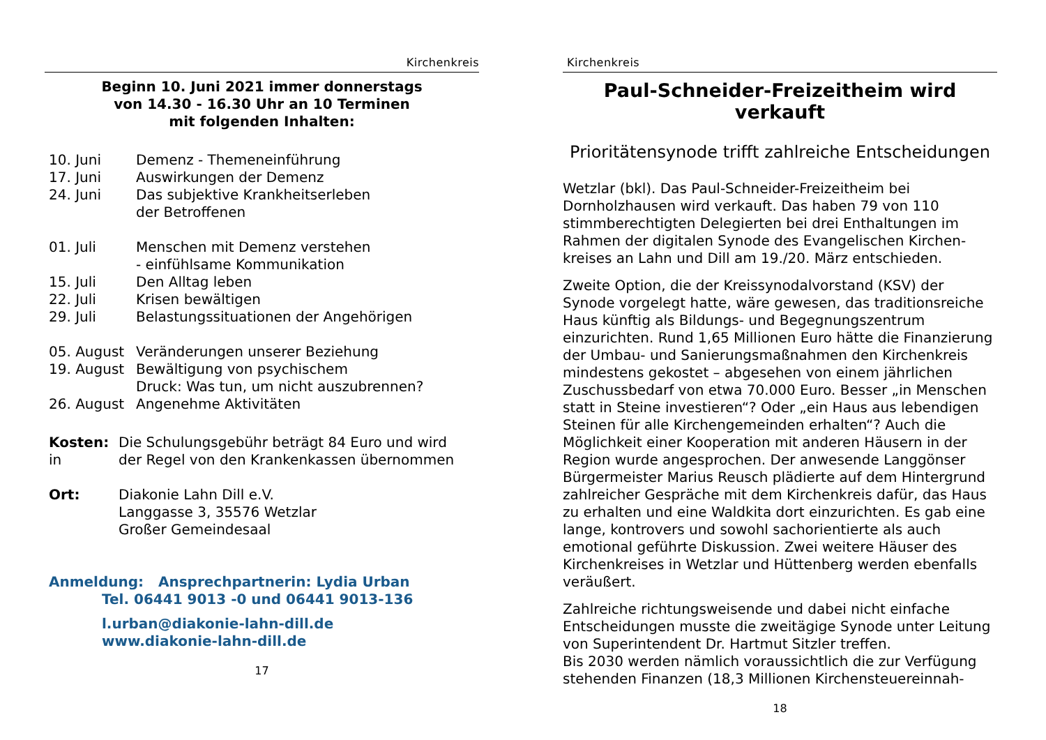Kirchenkreis
Beginn 10. Juni 2021 immer donnerstags
von 14.30 - 16.30 Uhr an 10 Terminen
mit folgenden Inhalten:
| 10. Juni | Demenz - Themeneinführung |
| 17. Juni | Auswirkungen der Demenz |
| 24. Juni | Das subjektive Krankheitserleben der Betroffenen |
| 01. Juli | Menschen mit Demenz verstehen - einfühlsame Kommunikation |
| 15. Juli | Den Alltag leben |
| 22. Juli | Krisen bewältigen |
| 29. Juli | Belastungssituationen der Angehörigen |
| 05. August | Veränderungen unserer Beziehung |
| 19. August | Bewältigung von psychischem Druck: Was tun, um nicht auszubrennen? |
| 26. August | Angenehme Aktivitäten |
| Kosten: in | Die Schulungsgebühr beträgt 84 Euro und wird der Regel von den Krankenkassen übernommen |
| Ort: | Diakonie Lahn Dill e.V. Langgasse 3, 35576 Wetzlar Großer Gemeindesaal |
Anmeldung: Ansprechpartnerin: Lydia Urban
Tel. 06441 9013 -0 und 06441 9013-136
l.urban@diakonie-lahn-dill.de
www.diakonie-lahn-dill.de
17
Kirchenkreis
Paul-Schneider-Freizeitheim wird verkauft
Prioritätensynode trifft zahlreiche Entscheidungen
Wetzlar (bkl). Das Paul-Schneider-Freizeitheim bei Dornholzhausen wird verkauft. Das haben 79 von 110 stimmberechtigten Delegierten bei drei Enthaltungen im Rahmen der digitalen Synode des Evangelischen Kirchen-kreises an Lahn und Dill am 19./20. März entschieden.
Zweite Option, die der Kreissynodalvorstand (KSV) der Synode vorgelegt hatte, wäre gewesen, das traditionsreiche Haus künftig als Bildungs- und Begegnungszentrum einzurichten. Rund 1,65 Millionen Euro hätte die Finanzierung der Umbau- und Sanierungsmaßnahmen den Kirchenkreis mindestens gekostet – abgesehen von einem jährlichen Zuschussbedarf von etwa 70.000 Euro. Besser „in Menschen statt in Steine investieren“? Oder „ein Haus aus lebendigen Steinen für alle Kirchengemeinden erhalten“? Auch die Möglichkeit einer Kooperation mit anderen Häusern in der Region wurde angesprochen. Der anwesende Langgönser Bürgermeister Marius Reusch plädierte auf dem Hintergrund zahlreicher Gespräche mit dem Kirchenkreis dafür, das Haus zu erhalten und eine Waldkita dort einzurichten. Es gab eine lange, kontrovers und sowohl sachorientierte als auch emotional geführte Diskussion. Zwei weitere Häuser des Kirchenkreises in Wetzlar und Hüttenberg werden ebenfalls veräußert.
Zahlreiche richtungsweisende und dabei nicht einfache Entscheidungen musste die zweitägige Synode unter Leitung von Superintendent Dr. Hartmut Sitzler treffen.
Bis 2030 werden nämlich voraussichtlich die zur Verfügung stehenden Finanzen (18,3 Millionen Kirchensteuereinnah-
18